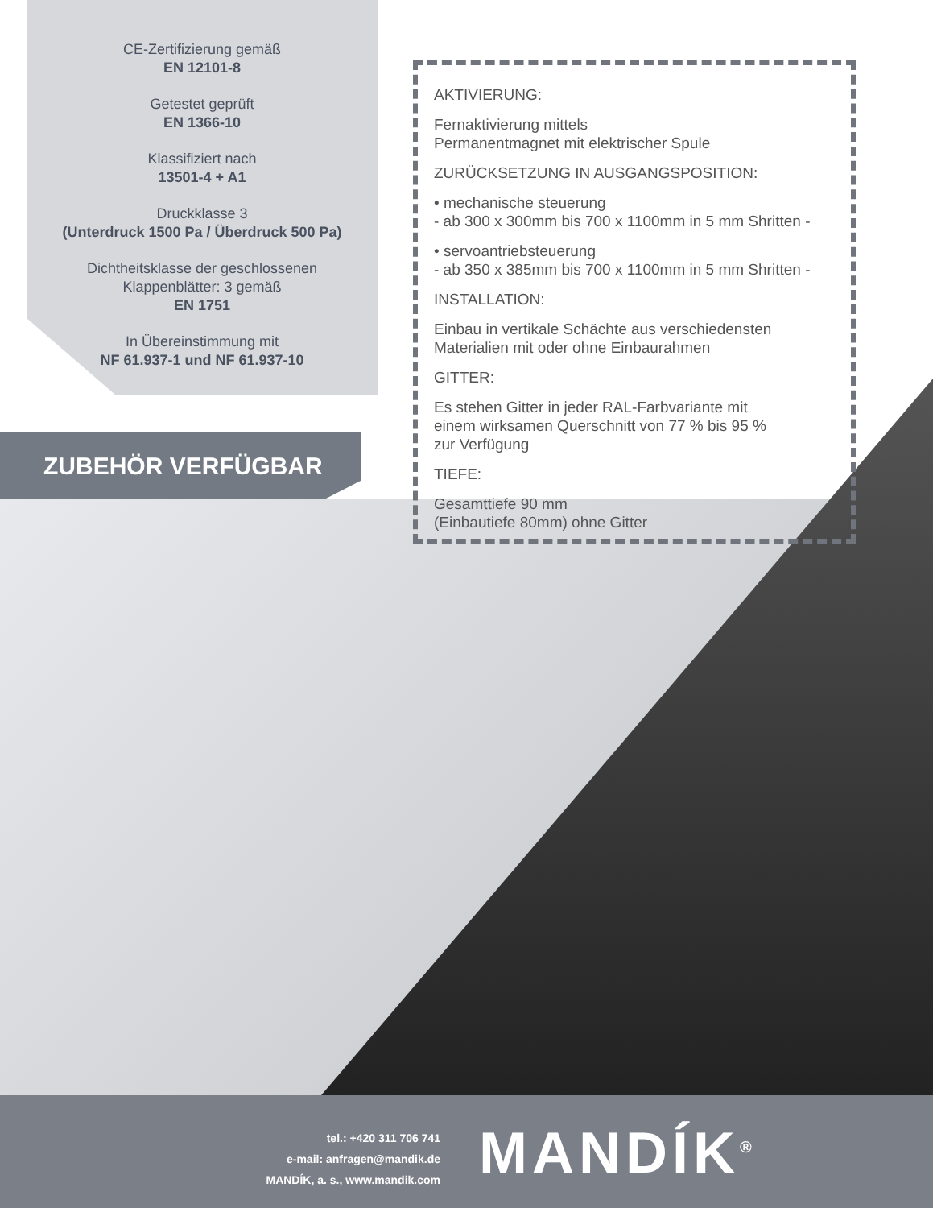CE-Zertifizierung gemäß
EN 12101-8
Getestet geprüft
EN 1366-10
Klassifiziert nach
13501-4 + A1
Druckklasse 3
(Unterdruck 1500 Pa / Überdruck 500 Pa)
Dichtheitsklasse der geschlossenen
Klappenblätter: 3 gemäß
EN 1751
In Übereinstimmung mit
NF 61.937-1 und NF 61.937-10
ZUBEHÖR VERFÜGBAR
AKTIVIERUNG:
Fernaktivierung mittels
Permanentmagnet mit elektrischer Spule
ZURÜCKSETZUNG IN AUSGANGSPOSITION:
• mechanische steuerung
- ab 300 x 300mm bis 700 x 1100mm in 5 mm Shritten -
• servoantriebsteuerung
- ab 350 x 385mm bis 700 x 1100mm in 5 mm Shritten -
INSTALLATION:
Einbau in vertikale Schächte aus verschiedensten
Materialien mit oder ohne Einbaurahmen
GITTER:
Es stehen Gitter in jeder RAL-Farbvariante mit
einem wirksamen Querschnitt von 77 % bis 95 %
zur Verfügung
TIEFE:
Gesamttiefe 90 mm
(Einbautiefe 80mm) ohne Gitter
tel.: +420 311 706 741
e-mail: anfragen@mandik.de
MANDÍK, a. s., www.mandik.com
MANDÍK<sup>®</sup>